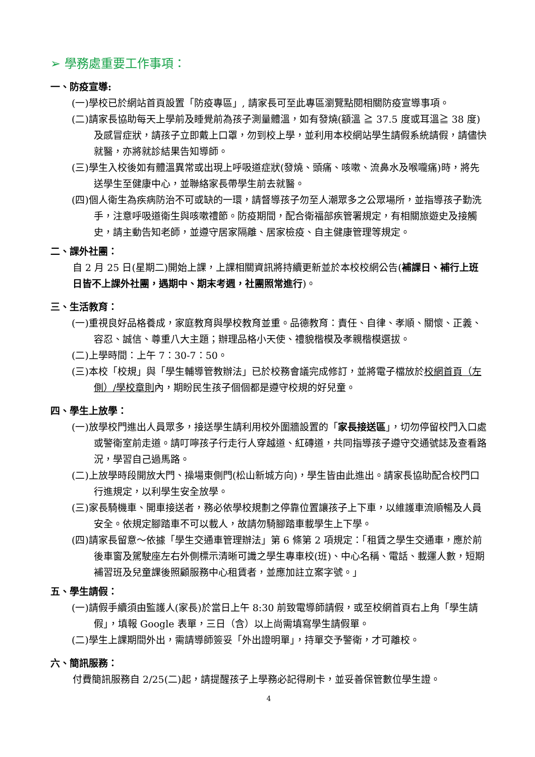➢ 學務處重要工作事項：
一、防疫宣導:
(一)學校已於網站首頁設置「防疫專區」, 請家長可至此專區瀏覽點閱相關防疫宣導事項。
(二)請家長協助每天上學前及睡覺前為孩子測量體溫，如有發燒(額溫 ≧ 37.5 度或耳溫≧ 38 度)及感冒症狀，請孩子立即戴上口罩，勿到校上學，並利用本校網站學生請假系統請假，請儘快就醫，亦將就診結果告知導師。
(三)學生入校後如有體溫異常或出現上呼吸道症狀(發燒、頭痛、咳嗽、流鼻水及喉嚨痛)時，將先送學生至健康中心，並聯絡家長帶學生前去就醫。
(四)個人衛生為疾病防治不可或缺的一環，請督導孩子勿至人潮眾多之公眾場所，並指導孩子勤洗手，注意呼吸道衛生與咳嗽禮節。防疫期間，配合衛福部疾管署規定，有相關旅遊史及接觸史，請主動告知老師，並遵守居家隔離、居家檢疫、自主健康管理等規定。
二、課外社團：
自 2 月 25 日(星期二)開始上課，上課相關資訊將持續更新並於本校校網公告(補課日、補行上班日皆不上課外社團，遇期中、期末考週，社團照常進行)。
三、生活教育：
(一)重視良好品格養成，家庭教育與學校教育並重。品德教育：責任、自律、孝順、關懷、正義、容忍、誠信、尊重八大主題；辦理品格小天使、禮貌楷模及孝親楷模選拔。
(二)上學時間：上午 7：30-7：50。
(三)本校「校規」與「學生輔導管教辦法」已於校務會議完成修訂，並將電子檔放於校網首頁（左側）/學校章則內，期盼民生孩子個個都是遵守校規的好兒童。
四、學生上放學：
(一)放學校門進出人員眾多，接送學生請利用校外圍牆設置的「家長接送區」，切勿停留校門入口處或警衛室前走道。請叮嚀孩子行走行人穿越道、紅磚道，共同指導孩子遵守交通號誌及查看路況，學習自己過馬路。
(二)上放學時段開放大門、操場東側門(松山新城方向)，學生皆由此進出。請家長協助配合校門口行進規定，以利學生安全放學。
(三)家長騎機車、開車接送者，務必依學校規劃之停靠位置讓孩子上下車，以維護車流順暢及人員安全。依規定腳踏車不可以載人，故請勿騎腳踏車載學生上下學。
(四)請家長留意～依據「學生交通車管理辦法」第 6 條第 2 項規定：「租賃之學生交通車，應於前後車窗及駕駛座左右外側標示清晰可識之學生專車校(班)、中心名稱、電話、載運人數，短期補習班及兒童課後照顧服務中心租賃者，並應加註立案字號。」
五、學生請假：
(一)請假手續須由監護人(家長)於當日上午 8:30 前致電導師請假，或至校網首頁右上角「學生請假」，填報 Google 表單，三日（含）以上尚需填寫學生請假單。
(二)學生上課期間外出，需請導師簽妥「外出證明單」，持單交予警衛，才可離校。
六、簡訊服務：
付費簡訊服務自 2/25(二)起，請提醒孩子上學務必記得刷卡，並妥善保管數位學生證。
4